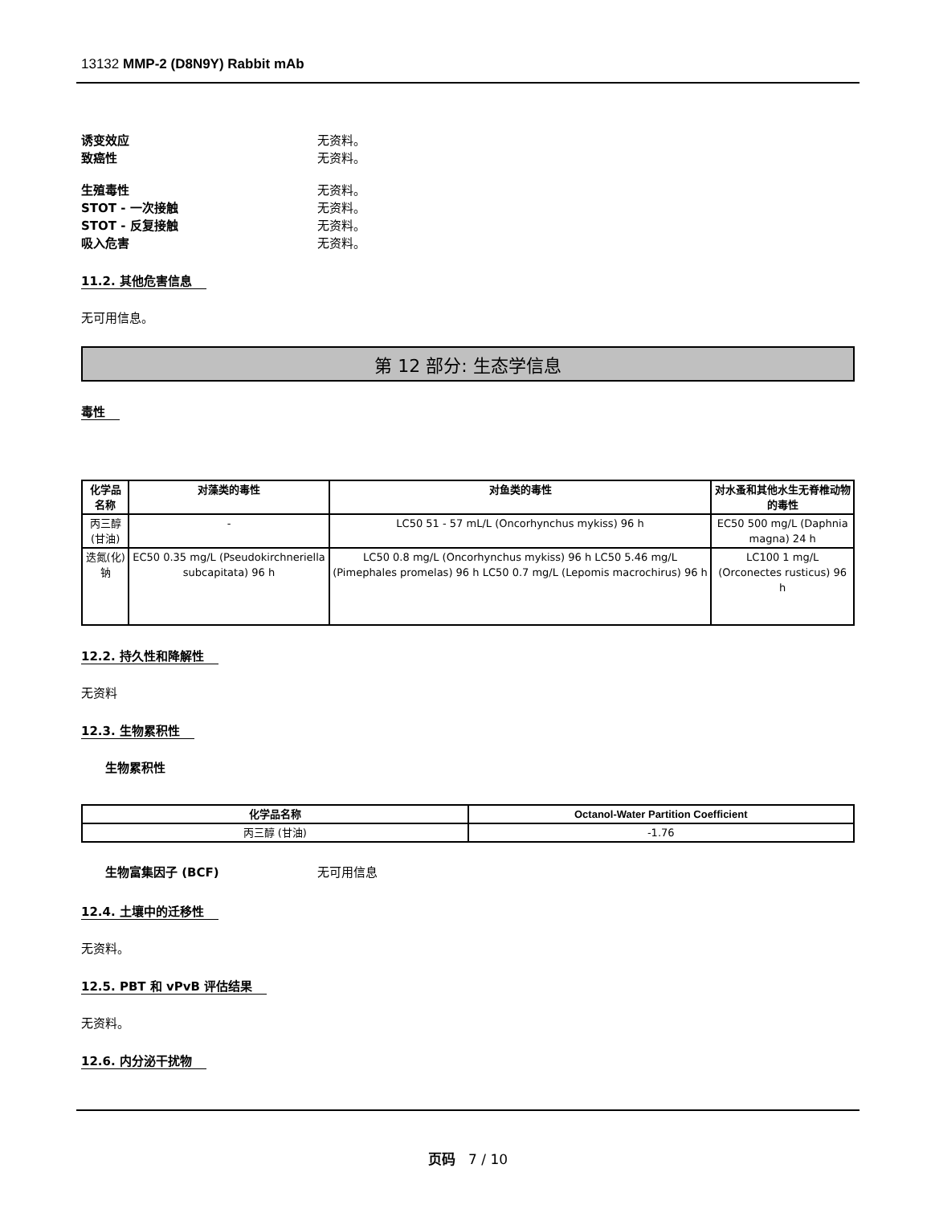13132 MMP-2 (D8N9Y) Rabbit mAb
诱变效应 无资料。
致癌性 无资料。
生殖毒性 无资料。
STOT - 一次接触 无资料。
STOT - 反复接触 无资料。
吸入危害 无资料。
11.2. 其他危害信息
无可用信息。
第 12 部分: 生态学信息
毒性
| 化学品名称 | 对藻类的毒性 | 对鱼类的毒性 | 对水蚤和其他水生无脊椎动物的毒性 |
| --- | --- | --- | --- |
| 丙三醇 (甘油) | - | LC50 51 - 57 mL/L (Oncorhynchus mykiss) 96 h | EC50 500 mg/L (Daphnia magna) 24 h |
| 迭氮(化)钠 | EC50 0.35 mg/L (Pseudokirchneriella subcapitata) 96 h | LC50 0.8 mg/L (Oncorhynchus mykiss) 96 h LC50 5.46 mg/L (Pimephales promelas) 96 h LC50 0.7 mg/L (Lepomis macrochirus) 96 h | LC100 1 mg/L (Orconectes rusticus) 96 h |
12.2. 持久性和降解性
无资料
12.3. 生物累积性
生物累积性
| 化学品名称 | Octanol-Water Partition Coefficient |
| --- | --- |
| 丙三醇 (甘油) | -1.76 |
生物富集因子 (BCF) 无可用信息
12.4. 土壤中的迁移性
无资料。
12.5. PBT 和 vPvB 评估结果
无资料。
12.6. 内分泌干扰物
页码 7 / 10